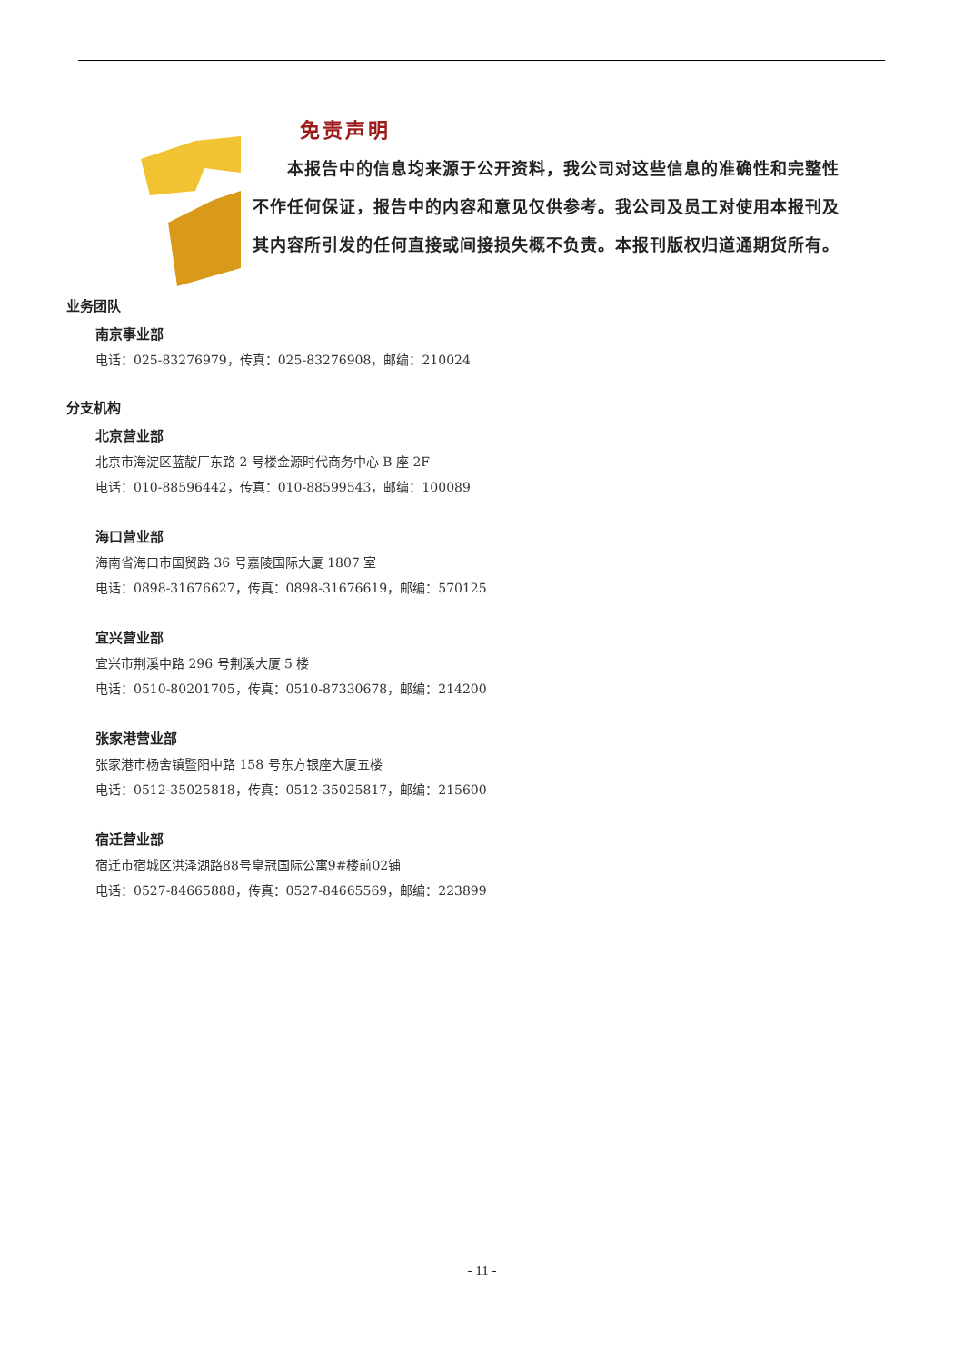免责声明
　　本报告中的信息均来源于公开资料，我公司对这些信息的准确性和完整性不作任何保证，报告中的内容和意见仅供参考。我公司及员工对使用本报刊及其内容所引发的任何直接或间接损失概不负责。本报刊版权归道通期货所有。
业务团队
南京事业部
电话：025-83276979，传真：025-83276908，邮编：210024
分支机构
北京营业部
北京市海淀区蓝靛厂东路 2 号楼金源时代商务中心 B 座 2F
电话：010-88596442，传真：010-88599543，邮编：100089
海口营业部
海南省海口市国贸路 36 号嘉陵国际大厦 1807 室
电话：0898-31676627，传真：0898-31676619，邮编：570125
宜兴营业部
宜兴市荆溪中路 296 号荆溪大厦 5 楼
电话：0510-80201705，传真：0510-87330678，邮编：214200
张家港营业部
张家港市杨舍镇暨阳中路 158 号东方银座大厦五楼
电话：0512-35025818，传真：0512-35025817，邮编：215600
宿迁营业部
宿迁市宿城区洪泽湖路88号皇冠国际公寓9#楼前02铺
电话：0527-84665888，传真：0527-84665569，邮编：223899
- 11 -